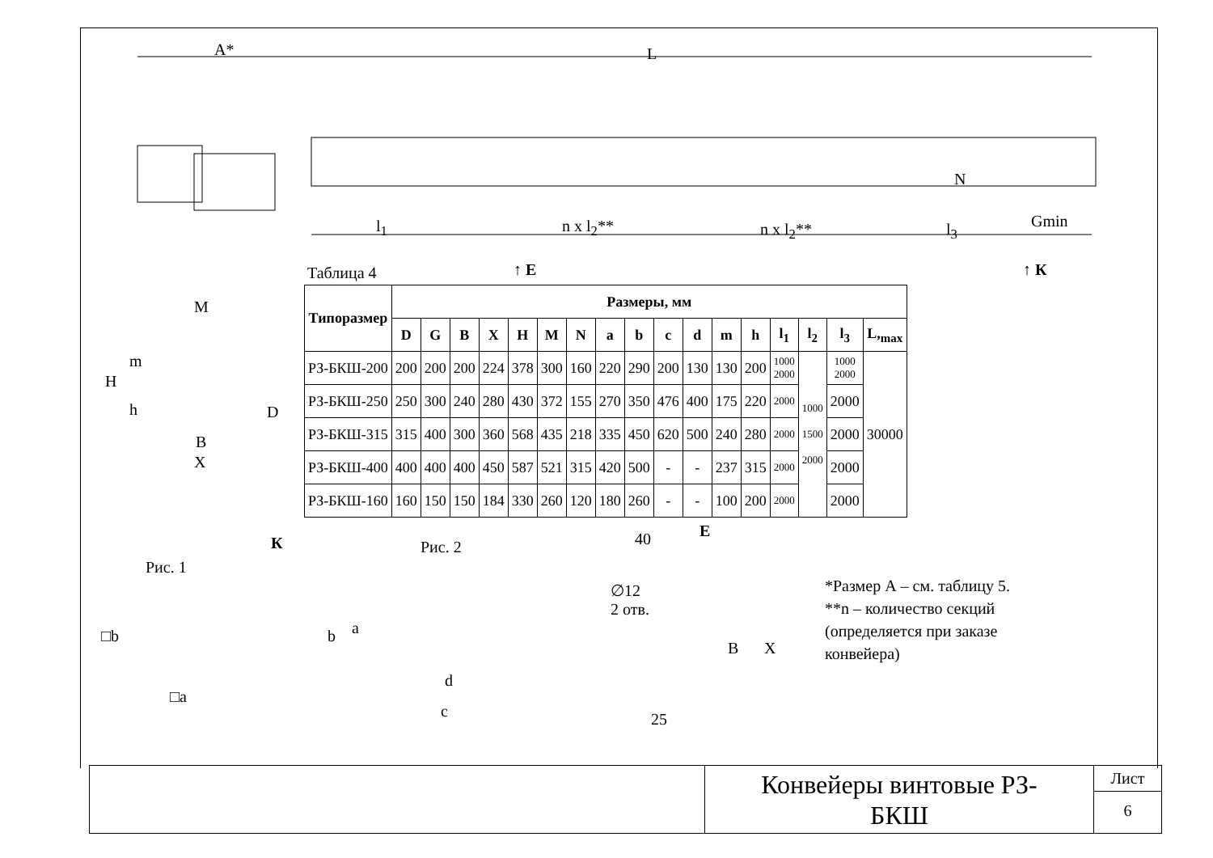A* L
l<sub>1</sub> n x l<sub>2</sub>** n x l<sub>2</sub>** l<sub>3</sub> Gmin
N
↑ E ↑ К
Таблица 4
| Типоразмер | Размеры, мм | | | | | | | | | | | | | | | | |
| --- | --- | --- | --- | --- | --- | --- | --- | --- | --- | --- | --- | --- | --- | --- | --- | --- | --- |
| | D | G | B | X | H | M | N | a | b | c | d | m | h | l<sub>1</sub> | l<sub>2</sub> | l<sub>3</sub> | L,<sub>max</sub> |
| РЗ-БКШ-200 | 200 | 200 | 200 | 224 | 378 | 300 | 160 | 220 | 290 | 200 | 130 | 130 | 200 | 1000 2000 | 1000 1500 2000 | 1000 2000 | 30000 |
| РЗ-БКШ-250 | 250 | 300 | 240 | 280 | 430 | 372 | 155 | 270 | 350 | 476 | 400 | 175 | 220 | 2000 | | 2000 | |
| РЗ-БКШ-315 | 315 | 400 | 300 | 360 | 568 | 435 | 218 | 335 | 450 | 620 | 500 | 240 | 280 | 2000 | | 2000 | |
| РЗ-БКШ-400 | 400 | 400 | 400 | 450 | 587 | 521 | 315 | 420 | 500 | - | - | 237 | 315 | 2000 | | 2000 | |
| РЗ-БКШ-160 | 160 | 150 | 150 | 184 | 330 | 260 | 120 | 180 | 260 | - | - | 100 | 200 | 2000 | | 2000 | |
M
H
m
h D
B
X
К
Рис. 1
Рис. 2
□b
□a
b a
d
c
E
40
∅12
2 отв.
B X
25
*Размер А – см. таблицу 5.
**n – количество секций
(определяется при заказе
конвейера)
Конвейеры винтовые РЗ-
БКШ
Лист
6